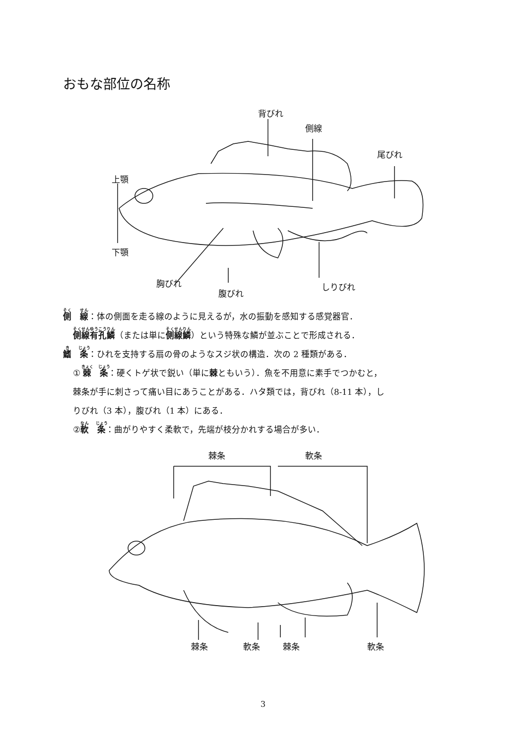おもな部位の名称
背びれ
側線
尾びれ
上顎
下顎
胸びれ
腹びれ
しりびれ
側　線：体の側面を走る線のように見えるが，水の振動を感知する感覚器官．
側線有孔鱗（または単に側線鱗）という特殊な鱗が並ぶことで形成される．
鰭　条：ひれを支持する扇の骨のようなスジ状の構造．次の 2 種類がある．
① 棘　条：硬くトゲ状で鋭い（単に棘ともいう）．魚を不用意に素手でつかむと，
棘条が手に刺さって痛い目にあうことがある．ハタ類では，背びれ（8-11 本），し
りびれ（3 本），腹びれ（1 本）にある．
②軟　条：曲がりやすく柔軟で，先端が枝分かれする場合が多い．
棘条 軟条
棘条 軟条 棘条 軟条
3